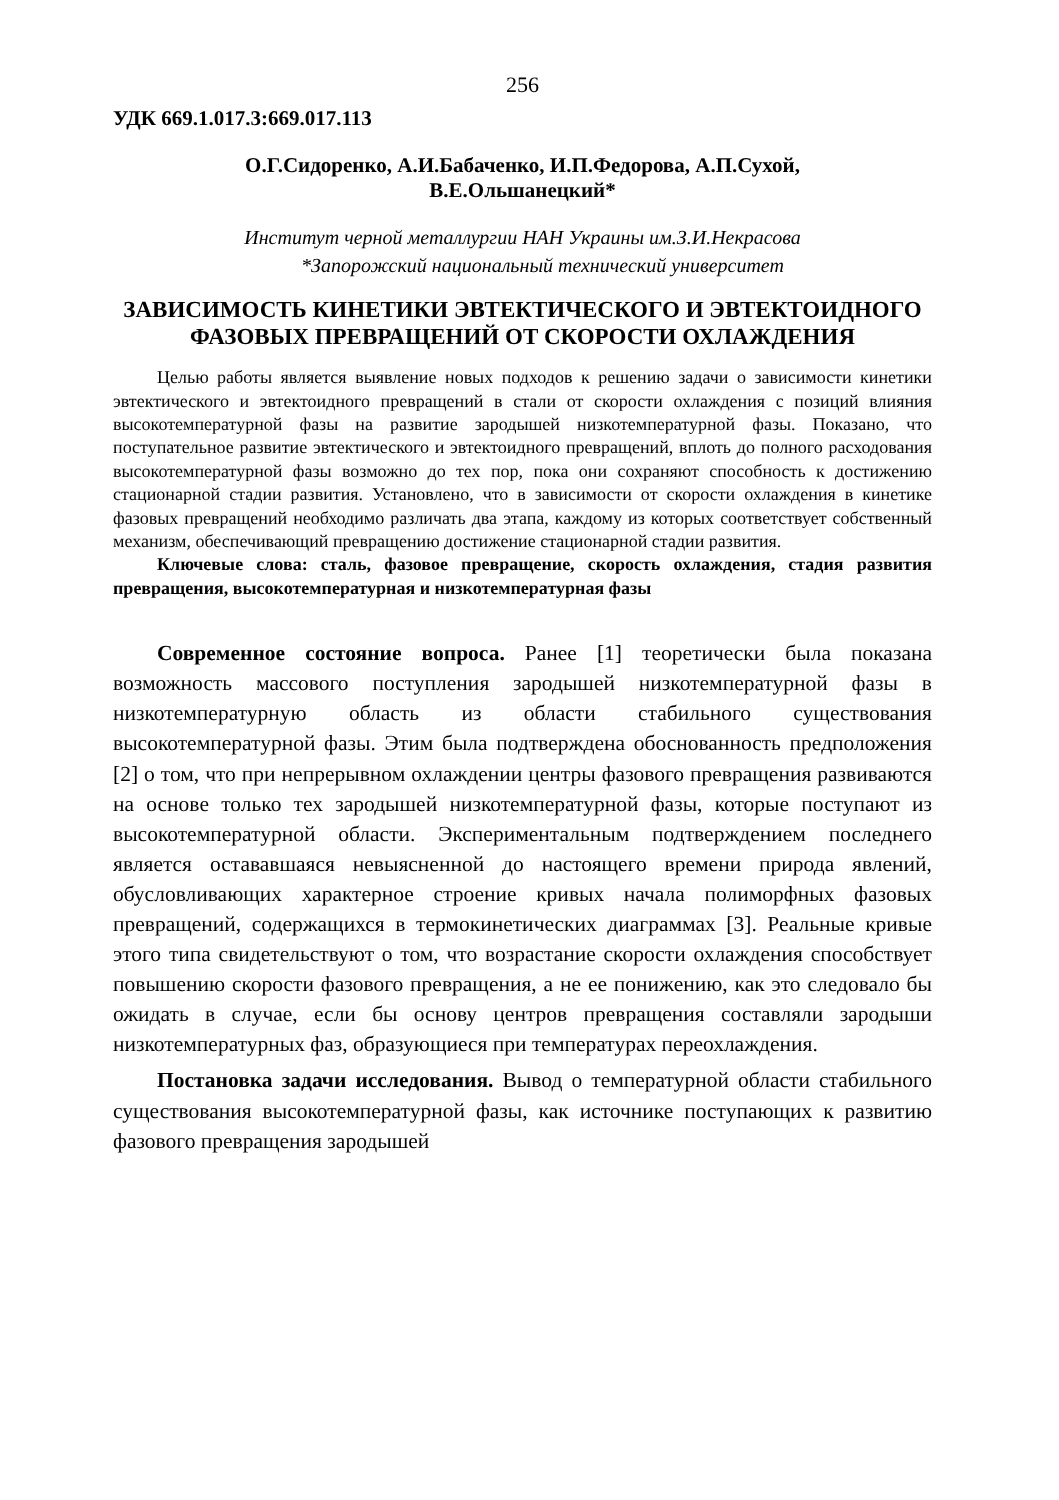256
УДК 669.1.017.3:669.017.113
О.Г.Сидоренко, А.И.Бабаченко, И.П.Федорова, А.П.Сухой,
В.Е.Ольшанецкий*
Институт черной металлургии НАН Украины им.З.И.Некрасова
*Запорожский национальный технический университет
ЗАВИСИМОСТЬ КИНЕТИКИ ЭВТЕКТИЧЕСКОГО И ЭВТЕКТОИДНОГО ФАЗОВЫХ ПРЕВРАЩЕНИЙ ОТ СКОРОСТИ ОХЛАЖДЕНИЯ
Целью работы является выявление новых подходов к решению задачи о зависимости кинетики эвтектического и эвтектоидного превращений в стали от скорости охлаждения с позиций влияния высокотемпературной фазы на развитие зародышей низкотемпературной фазы. Показано, что поступательное развитие эвтектического и эвтектоидного превращений, вплоть до полного расходования высокотемпературной фазы возможно до тех пор, пока они сохраняют способность к достижению стационарной стадии развития. Установлено, что в зависимости от скорости охлаждения в кинетике фазовых превращений необходимо различать два этапа, каждому из которых соответствует собственный механизм, обеспечивающий превращению достижение стационарной стадии развития.
Ключевые слова: сталь, фазовое превращение, скорость охлаждения, стадия развития превращения, высокотемпературная и низкотемпературная фазы
Современное состояние вопроса. Ранее [1] теоретически была показана возможность массового поступления зародышей низкотемпературной фазы в низкотемпературную область из области стабильного существования высокотемпературной фазы. Этим была подтверждена обоснованность предположения [2] о том, что при непрерывном охлаждении центры фазового превращения развиваются на основе только тех зародышей низкотемпературной фазы, которые поступают из высокотемпературной области. Экспериментальным подтверждением последнего является остававшаяся невыясненной до настоящего времени природа явлений, обусловливающих характерное строение кривых начала полиморфных фазовых превращений, содержащихся в термокинетических диаграммах [3]. Реальные кривые этого типа свидетельствуют о том, что возрастание скорости охлаждения способствует повышению скорости фазового превращения, а не ее понижению, как это следовало бы ожидать в случае, если бы основу центров превращения составляли зародыши низкотемпературных фаз, образующиеся при температурах переохлаждения.
Постановка задачи исследования. Вывод о температурной области стабильного существования высокотемпературной фазы, как источнике поступающих к развитию фазового превращения зародышей